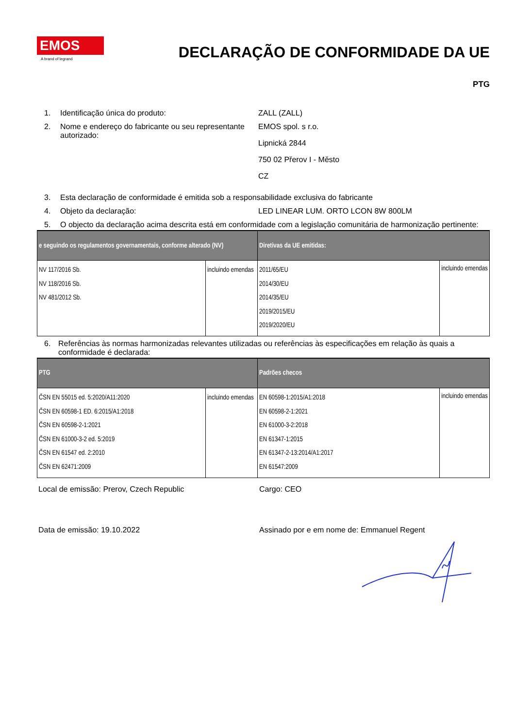EMOS
A brand of legrand
DECLARAÇÃO DE CONFORMIDADE DA UE
PTG
1. Identificação única do produto: ZALL (ZALL)
2. Nome e endereço do fabricante ou seu representante autorizado:
EMOS spol. s r.o.
Lipnická 2844
750 02 Přerov I - Město
CZ
3. Esta declaração de conformidade é emitida sob a responsabilidade exclusiva do fabricante
4. Objeto da declaração: LED LINEAR LUM. ORTO LCON 8W 800LM
5. O objecto da declaração acima descrita está em conformidade com a legislação comunitária de harmonização pertinente:
| e seguindo os regulamentos governamentais, conforme alterado (NV) | | Diretivas da UE emitidas: | |
| --- | --- | --- | --- |
| NV 117/2016 Sb. NV 118/2016 Sb. NV 481/2012 Sb. | incluindo emendas | 2011/65/EU 2014/30/EU 2014/35/EU 2019/2015/EU 2019/2020/EU | incluindo emendas |
6. Referências às normas harmonizadas relevantes utilizadas ou referências às especificações em relação às quais a conformidade é declarada:
| PTG | | Padrões checos | |
| --- | --- | --- | --- |
| ČSN EN 55015 ed. 5:2020/A11:2020 ČSN EN 60598-1 ED. 6:2015/A1:2018 ČSN EN 60598-2-1:2021 ČSN EN 61000-3-2 ed. 5:2019 ČSN EN 61547 ed. 2:2010 ČSN EN 62471:2009 | incluindo emendas | EN 60598-1:2015/A1:2018 EN 60598-2-1:2021 EN 61000-3-2:2018 EN 61347-1:2015 EN 61347-2-13:2014/A1:2017 EN 61547:2009 | incluindo emendas |
Local de emissão: Prerov, Czech Republic Cargo: CEO
Data de emissão: 19.10.2022 Assinado por e em nome de: Emmanuel Regent